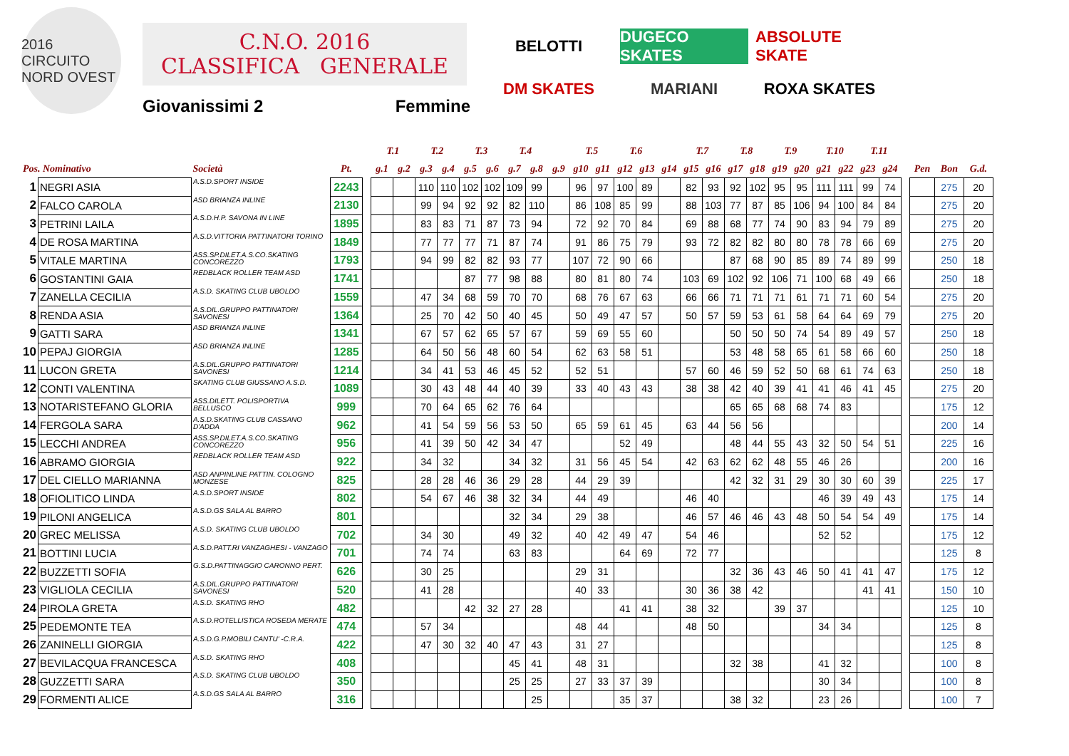2016
CIRCUITO NORD OVEST
C.N.O. 2016
CLASSIFICA GENERALE
Giovanissimi 2 Femmine
BELOTTI
DUGECO SKATES
ABSOLUTE SKATE
DM SKATES
MARIANI
ROXA SKATES
| | | | | | T.1 | | T.2 | | T.3 | | T.4 | | | T.5 | | T.6 | | | T.7 | | T.8 | | T.9 | | T.10 | | T.11 | | | | | |
| Pos. Nominativo | | Società | Pt. | | g.1 | g.2 | g.3 | g.4 | g.5 | g.6 | g.7 | g.8 | g.9 | g10 | g11 | g12 | g13 | g14 | g15 | g16 | g17 | g18 | g19 | g20 | g21 | g22 | g23 | g24 | | Pen | Bon | G.d. |
| 1 | NEGRI ASIA | A.S.D.SPORT INSIDE | 2243 | | | | 110 | 110 | 102 | 102 | 109 | 99 | | 96 | 97 | 100 | 89 | | 82 | 93 | 92 | 102 | 95 | 95 | 111 | 111 | 99 | 74 | | | 275 | 20 |
| 2 | FALCO CAROLA | ASD BRIANZA INLINE | 2130 | | | | 99 | 94 | 92 | 92 | 82 | 110 | | 86 | 108 | 85 | 99 | | 88 | 103 | 77 | 87 | 85 | 106 | 94 | 100 | 84 | 84 | | | 275 | 20 |
| 3 | PETRINI LAILA | A.S.D.H.P. SAVONA IN LINE | 1895 | | | | 83 | 83 | 71 | 87 | 73 | 94 | | 72 | 92 | 70 | 84 | | 69 | 88 | 68 | 77 | 74 | 90 | 83 | 94 | 79 | 89 | | | 275 | 20 |
| 4 | DE ROSA MARTINA | A.S.D.VITTORIA PATTINATORI TORINO | 1849 | | | | 77 | 77 | 77 | 71 | 87 | 74 | | 91 | 86 | 75 | 79 | | 93 | 72 | 82 | 82 | 80 | 80 | 78 | 78 | 66 | 69 | | | 275 | 20 |
| 5 | VITALE MARTINA | ASS.SP.DILET.A.S.CO.SKATING CONCOREZZO | 1793 | | | | 94 | 99 | 82 | 82 | 93 | 77 | | 107 | 72 | 90 | 66 | | | | 87 | 68 | 90 | 85 | 89 | 74 | 89 | 99 | | | 250 | 18 |
| 6 | GOSTANTINI GAIA | REDBLACK ROLLER TEAM ASD | 1741 | | | | | | 87 | 77 | 98 | 88 | | 80 | 81 | 80 | 74 | | 103 | 69 | 102 | 92 | 106 | 71 | 100 | 68 | 49 | 66 | | | 250 | 18 |
| 7 | ZANELLA CECILIA | A.S.D. SKATING CLUB UBOLDO | 1559 | | | | 47 | 34 | 68 | 59 | 70 | 70 | | 68 | 76 | 67 | 63 | | 66 | 66 | 71 | 71 | 71 | 61 | 71 | 71 | 60 | 54 | | | 275 | 20 |
| 8 | RENDA ASIA | A.S.DIL.GRUPPO PATTINATORI SAVONESI | 1364 | | | | 25 | 70 | 42 | 50 | 40 | 45 | | 50 | 49 | 47 | 57 | | 50 | 57 | 59 | 53 | 61 | 58 | 64 | 64 | 69 | 79 | | | 275 | 20 |
| 9 | GATTI SARA | ASD BRIANZA INLINE | 1341 | | | | 67 | 57 | 62 | 65 | 57 | 67 | | 59 | 69 | 55 | 60 | | | | 50 | 50 | 50 | 74 | 54 | 89 | 49 | 57 | | | 250 | 18 |
| 10 | PEPAJ GIORGIA | ASD BRIANZA INLINE | 1285 | | | | 64 | 50 | 56 | 48 | 60 | 54 | | 62 | 63 | 58 | 51 | | | | 53 | 48 | 58 | 65 | 61 | 58 | 66 | 60 | | | 250 | 18 |
| 11 | LUCON GRETA | A.S.DIL.GRUPPO PATTINATORI SAVONESI | 1214 | | | | 34 | 41 | 53 | 46 | 45 | 52 | | 52 | 51 | | | | 57 | 60 | 46 | 59 | 52 | 50 | 68 | 61 | 74 | 63 | | | 250 | 18 |
| 12 | CONTI VALENTINA | SKATING CLUB GIUSSANO A.S.D. | 1089 | | | | 30 | 43 | 48 | 44 | 40 | 39 | | 33 | 40 | 43 | 43 | | 38 | 38 | 42 | 40 | 39 | 41 | 41 | 46 | 41 | 45 | | | 275 | 20 |
| 13 | NOTARISTEFANO GLORIA | ASS.DILETT. POLISPORTIVA BELLUSCO | 999 | | | | 70 | 64 | 65 | 62 | 76 | 64 | | | | | | | | | 65 | 65 | 68 | 68 | 74 | 83 | | | | | 175 | 12 |
| 14 | FERGOLA SARA | A.S.D.SKATING CLUB CASSANO D'ADDA | 962 | | | | 41 | 54 | 59 | 56 | 53 | 50 | | 65 | 59 | 61 | 45 | | 63 | 44 | 56 | 56 | | | | | | | | | 200 | 14 |
| 15 | LECCHI ANDREA | ASS.SP.DILET.A.S.CO.SKATING CONCOREZZO | 956 | | | | 41 | 39 | 50 | 42 | 34 | 47 | | | | 52 | 49 | | | | 48 | 44 | 55 | 43 | 32 | 50 | 54 | 51 | | | 225 | 16 |
| 16 | ABRAMO GIORGIA | REDBLACK ROLLER TEAM ASD | 922 | | | | 34 | 32 | | | 34 | 32 | | 31 | 56 | 45 | 54 | | 42 | 63 | 62 | 62 | 48 | 55 | 46 | 26 | | | | | 200 | 16 |
| 17 | DEL CIELLO MARIANNA | ASD ANPINLINE PATTIN. COLOGNO MONZESE | 825 | | | | 28 | 28 | 46 | 36 | 29 | 28 | | 44 | 29 | 39 | | | | | 42 | 32 | 31 | 29 | 30 | 30 | 60 | 39 | | | 225 | 17 |
| 18 | OFIOLITICO LINDA | A.S.D.SPORT INSIDE | 802 | | | | 54 | 67 | 46 | 38 | 32 | 34 | | 44 | 49 | | | | 46 | 40 | | | | | 46 | 39 | 49 | 43 | | | 175 | 14 |
| 19 | PILONI ANGELICA | A.S.D.GS SALA AL BARRO | 801 | | | | | | | | 32 | 34 | | 29 | 38 | | | | 46 | 57 | 46 | 46 | 43 | 48 | 50 | 54 | 54 | 49 | | | 175 | 14 |
| 20 | GREC MELISSA | A.S.D. SKATING CLUB UBOLDO | 702 | | | | 34 | 30 | | | 49 | 32 | | 40 | 42 | 49 | 47 | | 54 | 46 | | | | | 52 | 52 | | | | | 175 | 12 |
| 21 | BOTTINI LUCIA | A.S.D.PATT.RI VANZAGHESI - VANZAGO | 701 | | | | 74 | 74 | | | 63 | 83 | | | | 64 | 69 | | 72 | 77 | | | | | | | | | | | 125 | 8 |
| 22 | BUZZETTI SOFIA | G.S.D.PATTINAGGIO CARONNO PERT. | 626 | | | | 30 | 25 | | | | | | 29 | 31 | | | | | | 32 | 36 | 43 | 46 | 50 | 41 | 41 | 47 | | | 175 | 12 |
| 23 | VIGLIOLA CECILIA | A.S.DIL.GRUPPO PATTINATORI SAVONESI | 520 | | | | 41 | 28 | | | | | | 40 | 33 | | | | 30 | 36 | 38 | 42 | | | | | 41 | 41 | | | 150 | 10 |
| 24 | PIROLA GRETA | A.S.D. SKATING RHO | 482 | | | | | | 42 | 32 | 27 | 28 | | | | 41 | 41 | | 38 | 32 | | | 39 | 37 | | | | | | | 125 | 10 |
| 25 | PEDEMONTE TEA | A.S.D.ROTELLISTICA ROSEDA MERATE | 474 | | | | 57 | 34 | | | | | | 48 | 44 | | | | 48 | 50 | | | | | 34 | 34 | | | | | 125 | 8 |
| 26 | ZANINELLI GIORGIA | A.S.D.G.P.MOBILI CANTU' -C.R.A. | 422 | | | | 47 | 30 | 32 | 40 | 47 | 43 | | 31 | 27 | | | | | | | | | | | | | | | | 125 | 8 |
| 27 | BEVILACQUA FRANCESCA | A.S.D. SKATING RHO | 408 | | | | | | | | 45 | 41 | | 48 | 31 | | | | | | 32 | 38 | | | 41 | 32 | | | | | 100 | 8 |
| 28 | GUZZETTI SARA | A.S.D. SKATING CLUB UBOLDO | 350 | | | | | | | | 25 | 25 | | 27 | 33 | 37 | 39 | | | | | | | | 30 | 34 | | | | | 100 | 8 |
| 29 | FORMENTI ALICE | A.S.D.GS SALA AL BARRO | 316 | | | | | | | | | 25 | | | | 35 | 37 | | | | 38 | 32 | | | 23 | 26 | | | | | 100 | 7 |